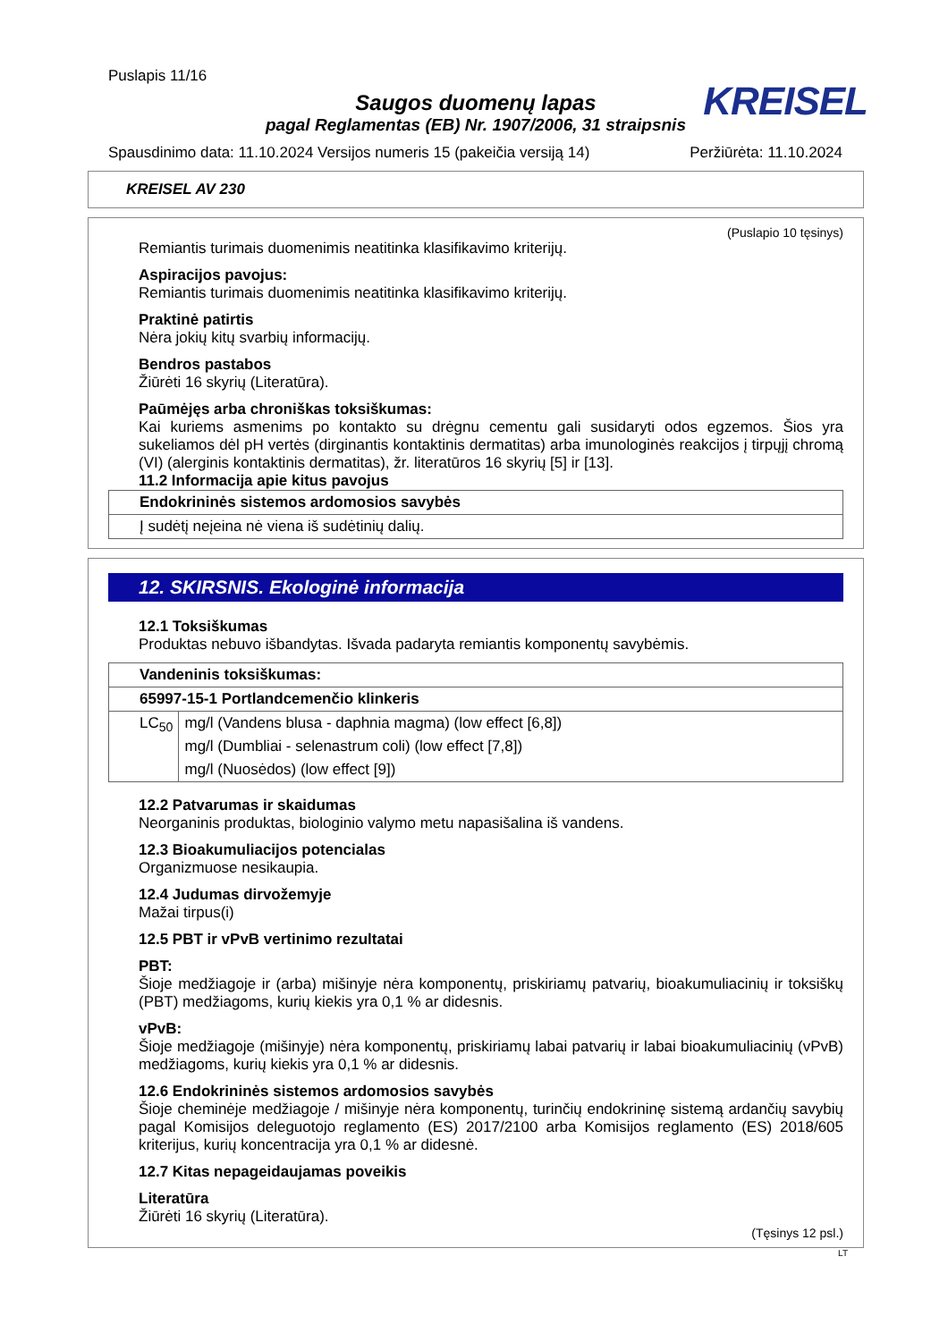Puslapis 11/16
Saugos duomenų lapas
pagal Reglamentas (EB) Nr. 1907/2006, 31 straipsnis
KREISEL
Spausdinimo data: 11.10.2024 Versijos numeris 15 (pakeičia versiją 14) Peržiūrėta: 11.10.2024
KREISEL AV 230
(Puslapio 10 tęsinys)
Remiantis turimais duomenimis neatitinka klasifikavimo kriterijų.
Aspiracijos pavojus:
Remiantis turimais duomenimis neatitinka klasifikavimo kriterijų.
Praktinė patirtis
Nėra jokių kitų svarbių informacijų.
Bendros pastabos
Žiūrėti 16 skyrių (Literatūra).
Paūmėjęs arba chroniškas toksiškumas:
Kai kuriems asmenims po kontakto su drėgnu cementu gali susidaryti odos egzemos. Šios yra sukeliamos dėl pH vertės (dirginantis kontaktinis dermatitas) arba imunologinės reakcijos į tirpųjį chromą (VI) (alerginis kontaktinis dermatitas), žr. literatūros 16 skyrių [5] ir [13].
11.2 Informacija apie kitus pavojus
| Endokrininės sistemos ardomosios savybės |
| Į sudėtį neįeina nė viena iš sudėtinių dalių. |
12. SKIRSNIS. Ekologinė informacija
12.1 Toksiškumas
Produktas nebuvo išbandytas. Išvada padaryta remiantis komponentų savybėmis.
| Vandeninis toksiškumas: | |
| 65997-15-1 Portlandcemenčio klinkeris | |
| LC<sub>50</sub> | mg/l (Vandens blusa - daphnia magma) (low effect [6,8]) |
| | mg/l (Dumbliai - selenastrum coli) (low effect [7,8]) |
| | mg/l (Nuosėdos) (low effect [9]) |
12.2 Patvarumas ir skaidumas
Neorganinis produktas, biologinio valymo metu napasišalina iš vandens.
12.3 Bioakumuliacijos potencialas
Organizmuose nesikaupia.
12.4 Judumas dirvožemyje
Mažai tirpus(i)
12.5 PBT ir vPvB vertinimo rezultatai
PBT:
Šioje medžiagoje ir (arba) mišinyje nėra komponentų, priskiriamų patvarių, bioakumuliacinių ir toksiškų (PBT) medžiagoms, kurių kiekis yra 0,1 % ar didesnis.
vPvB:
Šioje medžiagoje (mišinyje) nėra komponentų, priskiriamų labai patvarių ir labai bioakumuliacinių (vPvB) medžiagoms, kurių kiekis yra 0,1 % ar didesnis.
12.6 Endokrininės sistemos ardomosios savybės
Šioje cheminėje medžiagoje / mišinyje nėra komponentų, turinčių endokrininę sistemą ardančių savybių pagal Komisijos deleguotojo reglamento (ES) 2017/2100 arba Komisijos reglamento (ES) 2018/605 kriterijus, kurių koncentracija yra 0,1 % ar didesnė.
12.7 Kitas nepageidaujamas poveikis
Literatūra
Žiūrėti 16 skyrių (Literatūra).
(Tęsinys 12 psl.)
LT